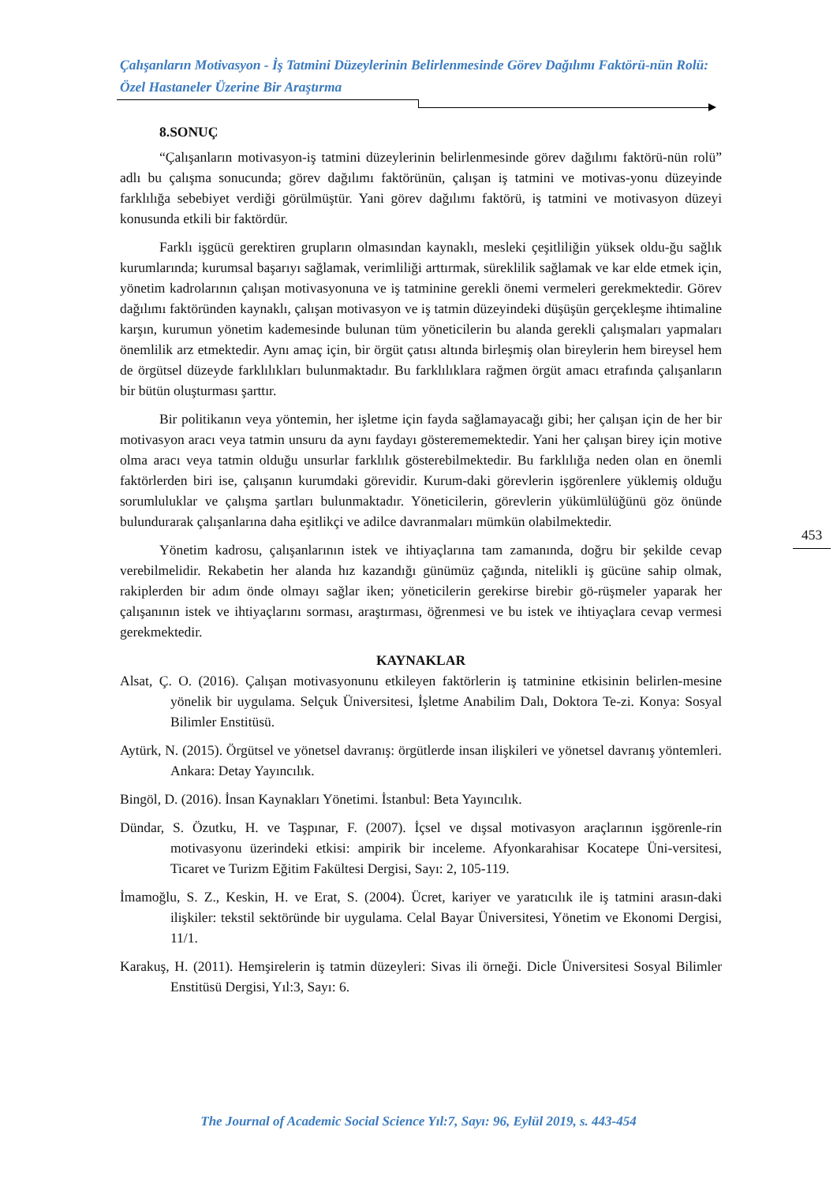Çalışanların Motivasyon - İş Tatmini Düzeylerinin Belirlenmesinde Görev Dağılımı Faktörü-nün Rolü: Özel Hastaneler Üzerine Bir Araştırma
8.SONUÇ
“Çalışanların motivasyon-iş tatmini düzeylerinin belirlenmesinde görev dağılımı faktörü-nün rolü” adlı bu çalışma sonucunda; görev dağılımı faktörünün, çalışan iş tatmini ve motivas-yonu düzeyinde farklılığa sebebiyet verdiği görülmüştür. Yani görev dağılımı faktörü, iş tatmini ve motivasyon düzeyi konusunda etkili bir faktördür.
Farklı işgücü gerektiren grupların olmasından kaynaklı, mesleki çeşitliliğin yüksek oldu-ğu sağlık kurumlarında; kurumsal başarıyı sağlamak, verimliliği arttırmak, süreklilik sağlamak ve kar elde etmek için, yönetim kadrolarının çalışan motivasyonuna ve iş tatminine gerekli önemi vermeleri gerekmektedir. Görev dağılımı faktöründen kaynaklı, çalışan motivasyon ve iş tatmin düzeyindeki düşüşün gerçekleşme ihtimaline karşın, kurumun yönetim kademesinde bulunan tüm yöneticilerin bu alanda gerekli çalışmaları yapmaları önemlilik arz etmektedir. Aynı amaç için, bir örgüt çatısı altında birleşmiş olan bireylerin hem bireysel hem de örgütsel düzeyde farklılıkları bulunmaktadır. Bu farklılıklara rağmen örgüt amacı etrafında çalışanların bir bütün oluşturması şarttır.
Bir politikanın veya yöntemin, her işletme için fayda sağlamayacağı gibi; her çalışan için de her bir motivasyon aracı veya tatmin unsuru da aynı faydayı gösterememektedir. Yani her çalışan birey için motive olma aracı veya tatmin olduğu unsurlar farklılık gösterebilmektedir. Bu farklılığa neden olan en önemli faktörlerden biri ise, çalışanın kurumdaki görevidir. Kurum-daki görevlerin işgörenlere yüklemiş olduğu sorumluluklar ve çalışma şartları bulunmaktadır. Yöneticilerin, görevlerin yükümlülüğünü göz önünde bulundurarak çalışanlarına daha eşitlikçi ve adilce davranmaları mümkün olabilmektedir.
Yönetim kadrosu, çalışanlarının istek ve ihtiyaçlarına tam zamanında, doğru bir şekilde cevap verebilmelidir. Rekabetin her alanda hız kazandığı günümüz çağında, nitelikli iş gücüne sahip olmak, rakiplerden bir adım önde olmayı sağlar iken; yöneticilerin gerekirse birebir gö-rüşmeler yaparak her çalışanının istek ve ihtiyaçlarını sorması, araştırması, öğrenmesi ve bu istek ve ihtiyaçlara cevap vermesi gerekmektedir.
KAYNAKLAR
Alsat, Ç. O. (2016). Çalışan motivasyonunu etkileyen faktörlerin iş tatminine etkisinin belirlen-mesine yönelik bir uygulama. Selçuk Üniversitesi, İşletme Anabilim Dalı, Doktora Te-zi. Konya: Sosyal Bilimler Enstitüsü.
Aytürk, N. (2015). Örgütsel ve yönetsel davranış: örgütlerde insan ilişkileri ve yönetsel davranış yöntemleri. Ankara: Detay Yayıncılık.
Bingöl, D. (2016). İnsan Kaynakları Yönetimi. İstanbul: Beta Yayıncılık.
Dündar, S. Özutku, H. ve Taşpınar, F. (2007). İçsel ve dışsal motivasyon araçlarının işgörenle-rin motivasyonu üzerindeki etkisi: ampirik bir inceleme. Afyonkarahisar Kocatepe Üni-versitesi, Ticaret ve Turizm Eğitim Fakültesi Dergisi, Sayı: 2, 105-119.
İmamoğlu, S. Z., Keskin, H. ve Erat, S. (2004). Ücret, kariyer ve yaratıcılık ile iş tatmini arasın-daki ilişkiler: tekstil sektöründe bir uygulama. Celal Bayar Üniversitesi, Yönetim ve Ekonomi Dergisi, 11/1.
Karakuş, H. (2011). Hemşirelerin iş tatmin düzeyleri: Sivas ili örneği. Dicle Üniversitesi Sosyal Bilimler Enstitüsü Dergisi, Yıl:3, Sayı: 6.
453
The Journal of Academic Social Science Yıl:7, Sayı: 96, Eylül 2019, s. 443-454